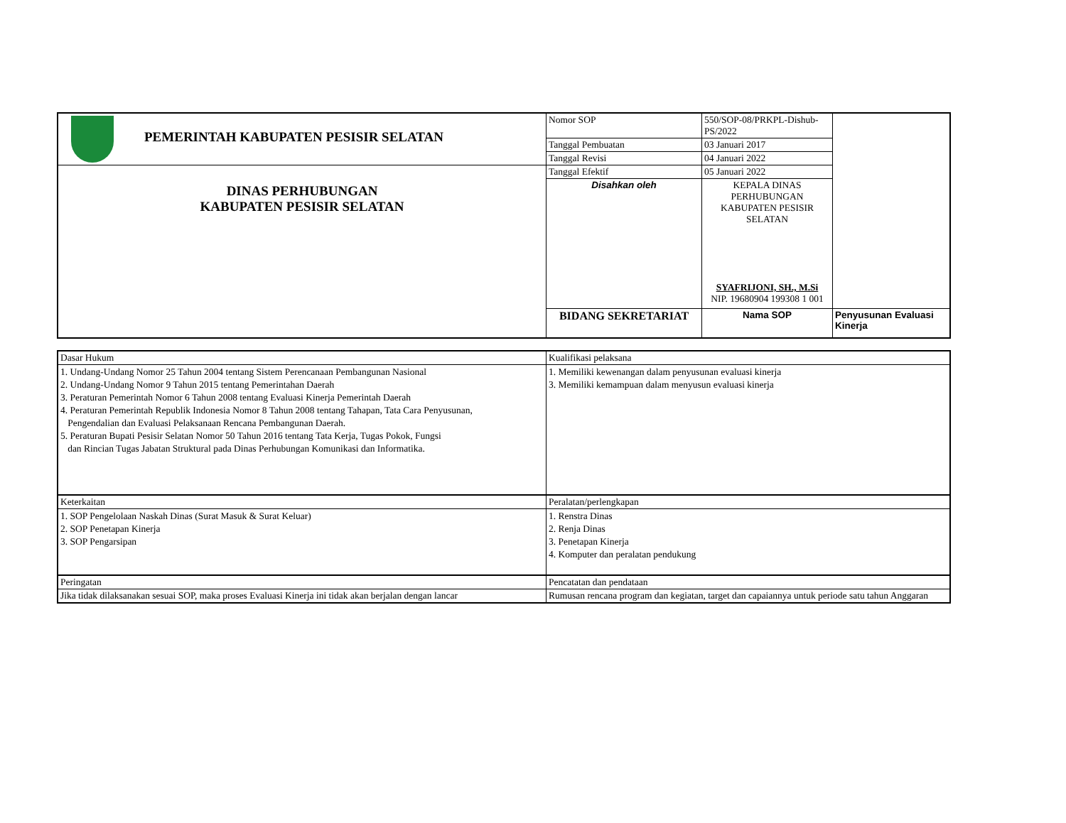| PEMERINTAH KABUPATEN PESISIR SELATAN | Nomor SOP | 550/SOP-08/PRKPL-Dishub-PS/2022 | |
| | Tanggal Pembuatan | 03 Januari 2017 | |
| | Tanggal Revisi | 04 Januari 2022 | |
| DINAS PERHUBUNGAN KABUPATEN PESISIR SELATAN | Tanggal Efektif | 05 Januari 2022 | |
| | Disahkan oleh | KEPALA DINAS PERHUBUNGAN KABUPATEN PESISIR SELATAN SYAFRIJONI, SH., M.Si NIP. 19680904 199308 1 001 | |
| | BIDANG SEKRETARIAT | Nama SOP | Penyusunan Evaluasi Kinerja |
| Dasar Hukum | Kualifikasi pelaksana |
| 1. Undang-Undang Nomor 25 Tahun 2004 tentang Sistem Perencanaan Pembangunan Nasional 2. Undang-Undang Nomor 9 Tahun 2015 tentang Pemerintahan Daerah 3. Peraturan Pemerintah Nomor 6 Tahun 2008 tentang Evaluasi Kinerja Pemerintah Daerah 4. Peraturan Pemerintah Republik Indonesia Nomor 8 Tahun 2008 tentang Tahapan, Tata Cara Penyusunan, Pengendalian dan Evaluasi Pelaksanaan Rencana Pembangunan Daerah. 5. Peraturan Bupati Pesisir Selatan Nomor 50 Tahun 2016 tentang Tata Kerja, Tugas Pokok, Fungsi dan Rincian Tugas Jabatan Struktural pada Dinas Perhubungan Komunikasi dan Informatika. | 1. Memiliki kewenangan dalam penyusunan evaluasi kinerja 3. Memiliki kemampuan dalam menyusun evaluasi kinerja |
| Keterkaitan | Peralatan/perlengkapan |
| 1. SOP Pengelolaan Naskah Dinas (Surat Masuk & Surat Keluar) 2. SOP Penetapan Kinerja 3. SOP Pengarsipan | 1. Renstra Dinas 2. Renja Dinas 3. Penetapan Kinerja 4. Komputer dan peralatan pendukung |
| Peringatan | Pencatatan dan pendataan |
| Jika tidak dilaksanakan sesuai SOP, maka proses Evaluasi Kinerja ini tidak akan berjalan dengan lancar | Rumusan rencana program dan kegiatan, target dan capaiannya untuk periode satu tahun Anggaran |